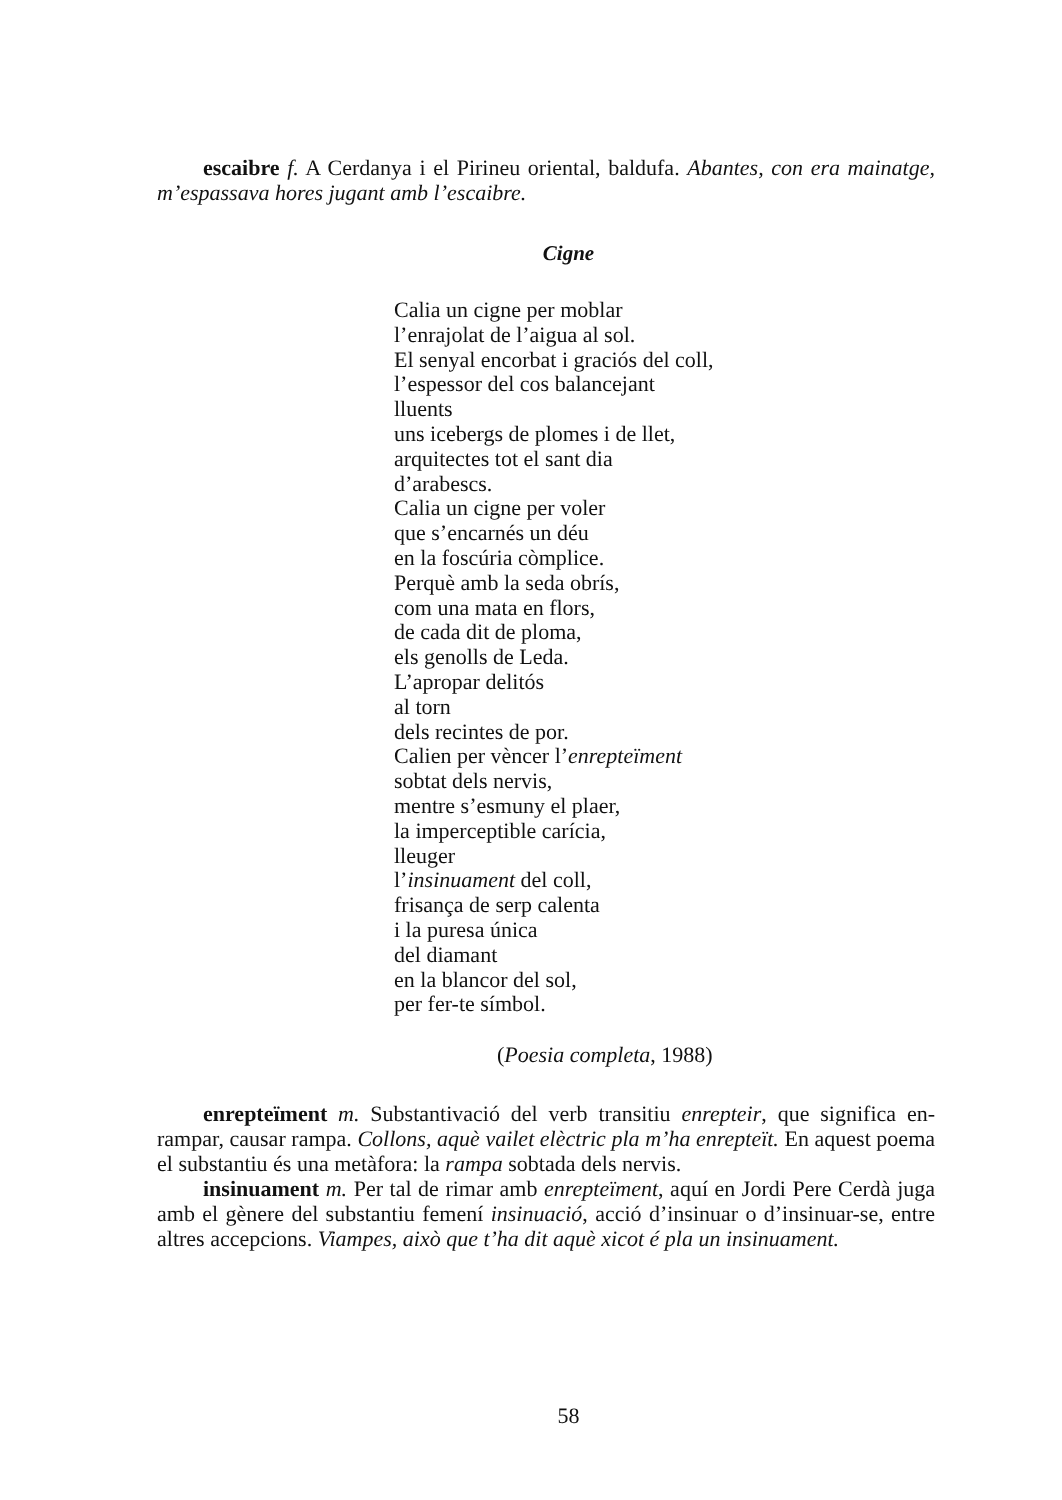escaibre f. A Cerdanya i el Pirineu oriental, baldufa. Abantes, con era mainat­ge, m’espassava hores jugant amb l’escaibre.
Cigne
Calia un cigne per moblar
l’enrajolat de l’aigua al sol.
El senyal encorbat i graciós del coll,
l’espessor del cos balancejant
lluents
uns icebergs de plomes i de llet,
arquitectes tot el sant dia
d’arabescs.
Calia un cigne per voler
que s’encarnés un déu
en la foscúria còmplice.
Perquè amb la seda obrís,
com una mata en flors,
de cada dit de ploma,
els genolls de Leda.
L’apropar delitós
al torn
dels recintes de por.
Calien per vèncer l’enrepteïment
sobtat dels nervis,
mentre s’esmuny el plaer,
la imperceptible carícia,
lleuger
l’insinuament del coll,
frisança de serp calenta
i la puresa única
del diamant
en la blancor del sol,
per fer-te símbol.
(Poesia completa, 1988)
enrepteïment m. Substantivació del verb transitiu enrepteir, que significa en­rampar, causar rampa. Collons, aquè vailet elèctric pla m’ha enrepteït. En aquest poema el substantiu és una metàfora: la rampa sobtada dels nervis.
insinuament m. Per tal de rimar amb enrepteïment, aquí en Jordi Pere Cerdà juga amb el gènere del substantiu femení insinuació, acció d’insinuar o d’insinuar-se, entre altres accepcions. Viampes, això que t’ha dit aquè xicot é pla un insinuament.
58